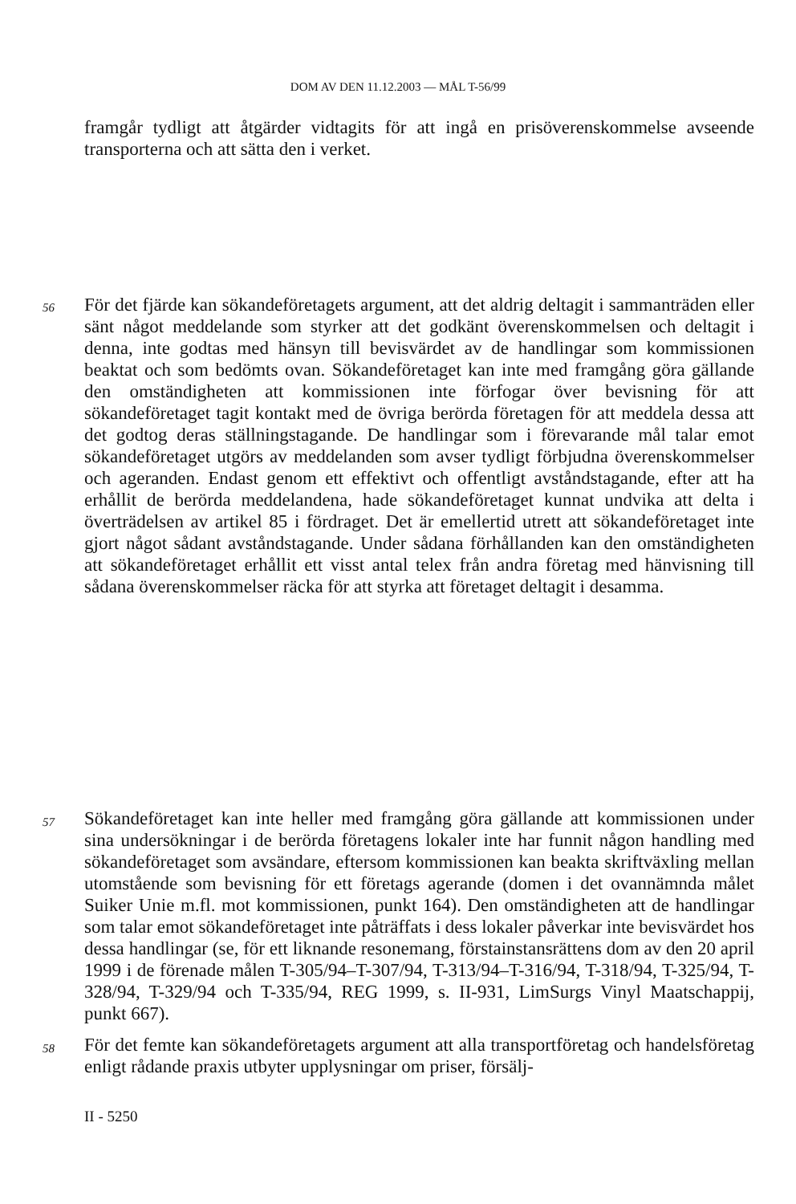DOM AV DEN 11.12.2003 — MÅL T-56/99
framgår tydligt att åtgärder vidtagits för att ingå en prisöverenskommelse avseende transporterna och att sätta den i verket.
56
För det fjärde kan sökandeföretagets argument, att det aldrig deltagit i sammanträden eller sänt något meddelande som styrker att det godkänt överenskommelsen och deltagit i denna, inte godtas med hänsyn till bevisvärdet av de handlingar som kommissionen beaktat och som bedömts ovan. Sökandeföretaget kan inte med framgång göra gällande den omständigheten att kommissionen inte förfogar över bevisning för att sökandeföretaget tagit kontakt med de övriga berörda företagen för att meddela dessa att det godtog deras ställningstagande. De handlingar som i förevarande mål talar emot sökandeföretaget utgörs av meddelanden som avser tydligt förbjudna överenskommelser och ageranden. Endast genom ett effektivt och offentligt avståndstagande, efter att ha erhållit de berörda meddelandena, hade sökandeföretaget kunnat undvika att delta i överträdelsen av artikel 85 i fördraget. Det är emellertid utrett att sökandeföretaget inte gjort något sådant avståndstagande. Under sådana förhållanden kan den omständigheten att sökandeföretaget erhållit ett visst antal telex från andra företag med hänvisning till sådana överenskommelser räcka för att styrka att företaget deltagit i desamma.
57
Sökandeföretaget kan inte heller med framgång göra gällande att kommissionen under sina undersökningar i de berörda företagens lokaler inte har funnit någon handling med sökandeföretaget som avsändare, eftersom kommissionen kan beakta skriftväxling mellan utomstående som bevisning för ett företags agerande (domen i det ovannämnda målet Suiker Unie m.fl. mot kommissionen, punkt 164). Den omständigheten att de handlingar som talar emot sökandeföretaget inte påträffats i dess lokaler påverkar inte bevisvärdet hos dessa handlingar (se, för ett liknande resonemang, förstainstansrättens dom av den 20 april 1999 i de förenade målen T-305/94–T-307/94, T-313/94–T-316/94, T-318/94, T-325/94, T-328/94, T-329/94 och T-335/94, REG 1999, s. II-931, LimSurgs Vinyl Maatschappij, punkt 667).
58
För det femte kan sökandeföretagets argument att alla transportföretag och handelsföretag enligt rådande praxis utbyter upplysningar om priser, försälj-
II - 5250